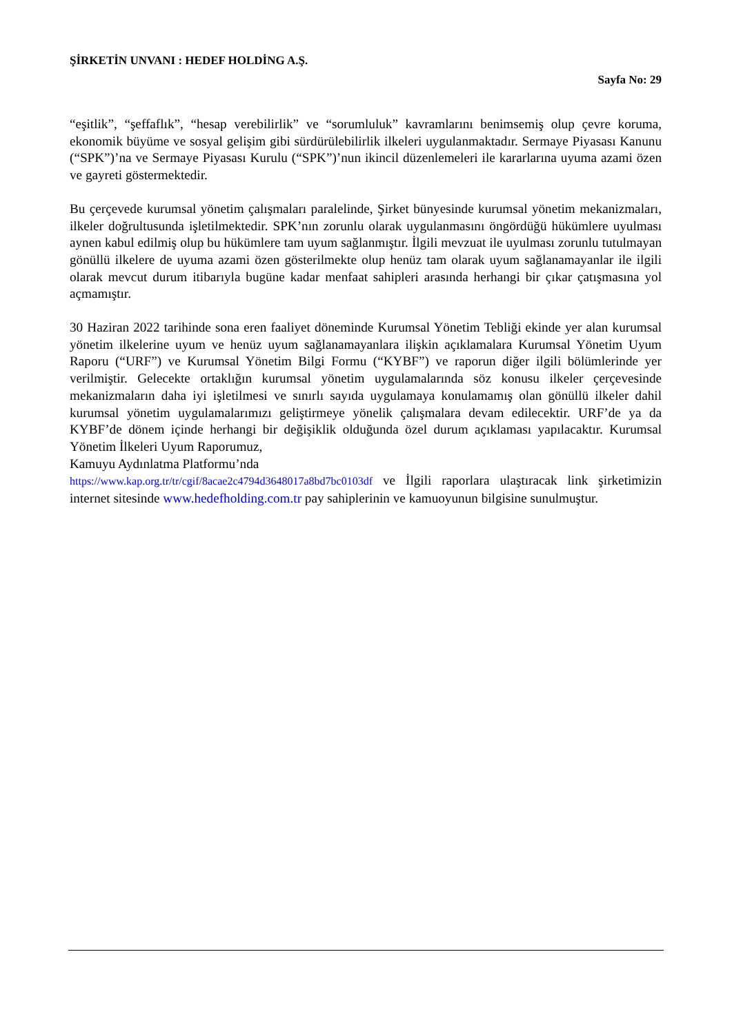ŞİRKETİN UNVANI : HEDEF HOLDİNG A.Ş.
Sayfa No: 29
“eşitlik”, “şeffaflık”, “hesap verebilirlik” ve “sorumluluk” kavramlarını benimsemiş olup çevre koruma, ekonomik büyüme ve sosyal gelişim gibi sürdürülebilirlik ilkeleri uygulanmaktadır. Sermaye Piyasası Kanunu (“SPK”)’na ve Sermaye Piyasası Kurulu (“SPK”)’nun ikincil düzenlemeleri ile kararlarına uyuma azami özen ve gayreti göstermektedir.
Bu çerçevede kurumsal yönetim çalışmaları paralelinde, Şirket bünyesinde kurumsal yönetim mekanizmaları, ilkeler doğrultusunda işletilmektedir. SPK’nın zorunlu olarak uygulanmasını öngördüğü hükümlere uyulması aynen kabul edilmiş olup bu hükümlere tam uyum sağlanmıştır. İlgili mevzuat ile uyulması zorunlu tutulmayan gönüllü ilkelere de uyuma azami özen gösterilmekte olup henüz tam olarak uyum sağlanamayanlar ile ilgili olarak mevcut durum itibarıyla bugüne kadar menfaat sahipleri arasında herhangi bir çıkar çatışmasına yol açmamıştır.
30 Haziran 2022 tarihinde sona eren faaliyet döneminde Kurumsal Yönetim Tebliği ekinde yer alan kurumsal yönetim ilkelerine uyum ve henüz uyum sağlanamayanlara ilişkin açıklamalara Kurumsal Yönetim Uyum Raporu (“URF”) ve Kurumsal Yönetim Bilgi Formu (“KYBF”) ve raporun diğer ilgili bölümlerinde yer verilmiştir. Gelecekte ortaklığın kurumsal yönetim uygulamalarında söz konusu ilkeler çerçevesinde mekanizmaların daha iyi işletilmesi ve sınırlı sayıda uygulamaya konulamamış olan gönüllü ilkeler dahil kurumsal yönetim uygulamalarımızı geliştirmeye yönelik çalışmalara devam edilecektir. URF’de ya da KYBF’de dönem içinde herhangi bir değişiklik olduğunda özel durum açıklaması yapılacaktır. Kurumsal Yönetim İlkeleri Uyum Raporumuz,
Kamuyu Aydınlatma Platformu’nda
https://www.kap.org.tr/tr/cgif/8acae2c4794d3648017a8bd7bc0103df ve İlgili raporlara ulaştıracak link şirketimizin internet sitesinde www.hedefholding.com.tr pay sahiplerinin ve kamuoyunun bilgisine sunulmuştur.